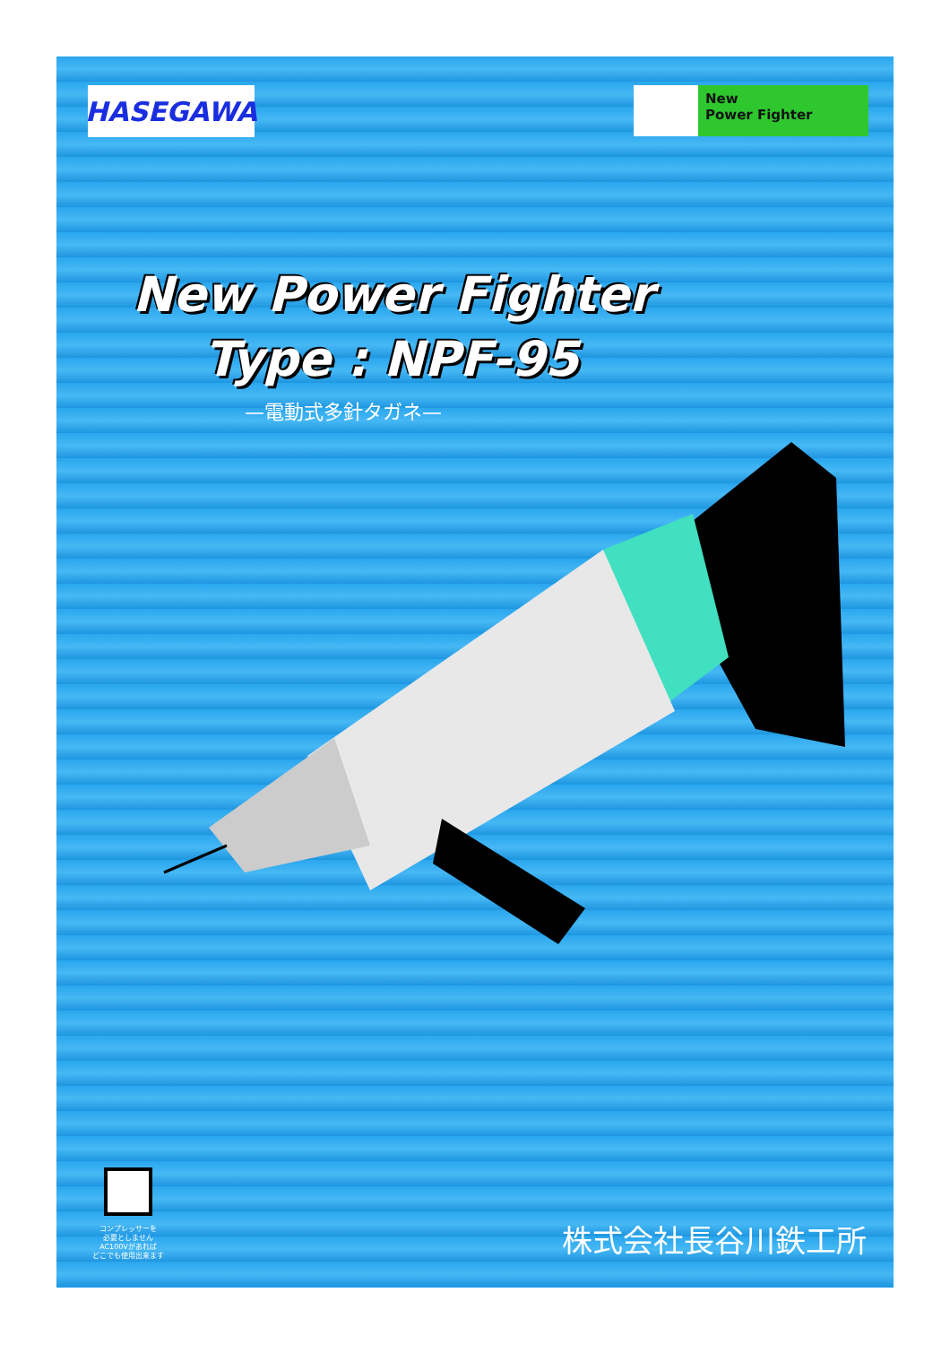HASEGAWA
New
Power Fighter
New Power Fighter
Type : NPF-95
—電動式多針タガネ—
コンプレッサーを
必要としません
AC100Vがあれば
どこでも使用出来ます
株式会社長谷川鉄工所